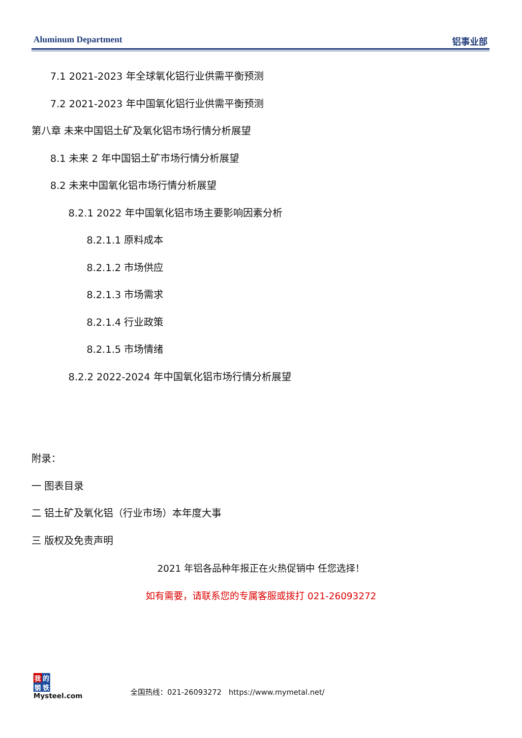Aluminum Department 铝事业部
7.1 2021-2023 年全球氧化铝行业供需平衡预测
7.2 2021-2023 年中国氧化铝行业供需平衡预测
第八章 未来中国铝土矿及氧化铝市场行情分析展望
8.1 未来 2 年中国铝土矿市场行情分析展望
8.2 未来中国氧化铝市场行情分析展望
8.2.1 2022 年中国氧化铝市场主要影响因素分析
8.2.1.1 原料成本
8.2.1.2 市场供应
8.2.1.3 市场需求
8.2.1.4 行业政策
8.2.1.5 市场情绪
8.2.2 2022-2024 年中国氧化铝市场行情分析展望
附录：
一 图表目录
二 铝土矿及氧化铝（行业市场）本年度大事
三 版权及免责声明
2021 年铝各品种年报正在火热促销中 任您选择！
如有需要，请联系您的专属客服或拨打 021-26093272
我的
钢铁
Mysteel.com
全国热线：021-26093272 https://www.mymetal.net/